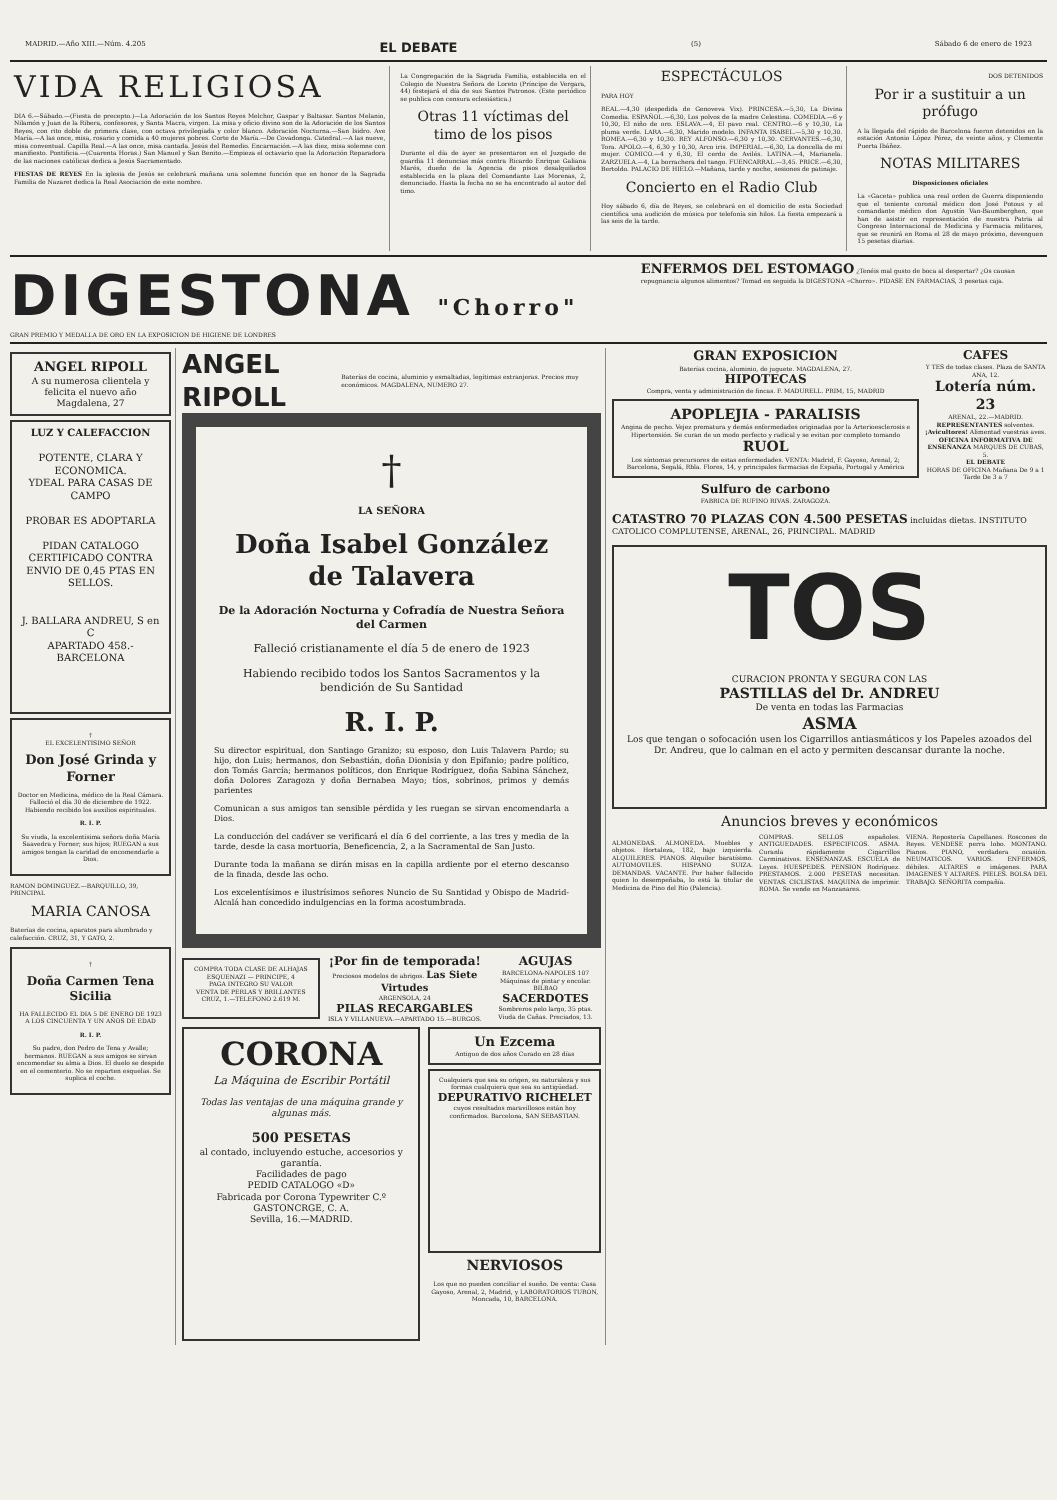MADRID.—Año XIII.—Núm. 4.205 EL DEBATE (5) Sábado 6 de enero de 1923
VIDA RELIGIOSA
DIA 6.—Sábado.—(Fiesta de precepto.)—La Adoración de los Santos Reyes Melchor, Gaspar y Baltasar. Santos Melanio, Nilamón y Juan de la Ribera, confesores, y Santa Macra, virgen. La misa y oficio divino son de la Adoración de los Santos Reyes, con rito doble de primera clase, con octava privilegiada y color blanco. Adoración Nocturna.—San Isidro. Ave María.—A las once, misa, rosario y comida a 40 mujeres pobres. Corte de María.—De Covadonga. Catedral.—A las nueve, misa conventual. Capilla Real.—A las once, misa cantada. Jesús del Remedio. Encarnación.—A las diez, misa solemne con manifiesto. Pontificia.—(Cuarenta Horas.) San Manuel y San Benito.—Empieza el octavario que la Adoración Reparadora de las naciones católicas dedica a Jesús Sacramentado.
FIESTAS DE REYES En la iglesia de Jesús se celebrará mañana una solemne función que en honor de la Sagrada Familia de Nazaret dedica la Real Asociación de este nombre.
La Congregación de la Sagrada Familia, establecida en el Colegio de Nuestra Señora de Loreto (Príncipe de Vergara, 44) festejará el día de sus Santos Patronos. (Este periódico se publica con censura eclesiástica.)
Otras 11 víctimas del timo de los pisos
Durante el día de ayer se presentaron en el Juzgado de guardia 11 denuncias más contra Ricardo Enrique Galiana Marés, dueño de la Agencia de pisos desalquilados establecida en la plaza del Comandante Las Morenas, 2, denunciado. Hasta la fecha no se ha encontrado al autor del timo.
ESPECTÁCULOS
PARA HOY
REAL.—4,30 (despedida de Genoveva Vix). PRINCESA.—5,30, La Divina Comedia. ESPAÑOL.—6,30, Los polvos de la madre Celestina. COMEDIA.—6 y 10,30, El niño de oro. ESLAVA.—4, El pavo real. CENTRO.—6 y 10,30, La pluma verde. LARA.—6,30, Marido modelo. INFANTA ISABEL.—5,30 y 10,30. ROMEA.—6,30 y 10,30. REY ALFONSO.—6,30 y 10,30. CERVANTES.—6,30, Tora. APOLO.—4, 6,30 y 10,30, Arco iris. IMPERIAL.—6,30, La doncella de mi mujer. COMICO.—4 y 6,30, El cerdo de Avilés. LATINA.—4, Marianela. ZARZUELA.—4, La borrachera del tango. FUENCARRAL.—3,45. PRICE.—6,30, Bertoldo. PALACIO DE HIELO.—Mañana, tarde y noche, sesiones de patinaje.
Concierto en el Radio Club
Hoy sábado 6, día de Reyes, se celebrará en el domicilio de esta Sociedad científica una audición de música por telefonía sin hilos. La fiesta empezará a las seis de la tarde.
DOS DETENIDOS
Por ir a sustituir a un prófugo
A la llegada del rápido de Barcelona fueron detenidos en la estación Antonio López Pérez, de veinte años, y Clemente Puerta Ibáñez.
NOTAS MILITARES
Disposiciones oficiales
La «Gaceta» publica una real orden de Guerra disponiendo que el teniente coronal médico don José Potous y el comandante médico don Agustín Van-Baumberghen, que han de asistir en representación de nuestra Patria al Congreso Internacional de Medicina y Farmacia militares, que se reunirá en Roma el 28 de mayo próximo, devenguen 15 pesetas diarias.
DIGESTONA "Chorro"
GRAN PREMIO Y MEDALLA DE ORO EN LA EXPOSICION DE HIGIENE DE LONDRES
ENFERMOS DEL ESTOMAGO ¿Tenéis mal gusto de boca al despertar? ¿Os causan repugnancia algunos alimentos? Tomad en seguida la DIGESTONA «Chorro». PIDASE EN FARMACIAS, 3 pesetas caja.
ANGEL RIPOLL
A su numerosa clientela y felicita el nuevo año
Magdalena, 27
LUZ Y CALEFACCION
POTENTE, CLARA Y ECONOMICA.
YDEAL PARA CASAS DE CAMPO
PROBAR ES ADOPTARLA
PIDAN CATALOGO CERTIFICADO CONTRA ENVIO DE 0,45 PTAS EN SELLOS.
J. BALLARA ANDREU, S en C
APARTADO 458.-BARCELONA
†
EL EXCELENTISIMO SEÑOR
Don José Grinda y Forner
Doctor en Medicina, médico de la Real Cámara. Falleció el día 30 de diciembre de 1922. Habiendo recibido los auxilios espirituales.
R. I. P.
Su viuda, la excelentísima señora doña María Saavedra y Forner; sus hijos; RUEGAN a sus amigos tengan la caridad de encomendarle a Dios.
RAMON DOMINGUEZ.—BARQUILLO, 39, PRINCIPAL
MARIA CANOSA
Baterías de cocina, aparatos para alumbrado y calefacción. CRUZ, 31, Y GATO, 2.
†
Doña Carmen Tena Sicilia
HA FALLECIDO EL DIA 5 DE ENERO DE 1923 A LOS CINCUENTA Y UN AÑOS DE EDAD
R. I. P.
Su padre, don Pedro de Tena y Avalle; hermanos. RUEGAN a sus amigos se sirvan encomendar su alma a Dios. El duelo se despide en el cementerio. No se reparten esquelas. Se suplica el coche.
ANGEL RIPOLL Baterías de cocina, aluminio y esmaltadas, legítimas extranjeras. Precios muy económicos. MAGDALENA, NUMERO 27.
†
LA SEÑORA
Doña Isabel González de Talavera
De la Adoración Nocturna y Cofradía de Nuestra Señora del Carmen
Falleció cristianamente el día 5 de enero de 1923
Habiendo recibido todos los Santos Sacramentos y la bendición de Su Santidad
R. I. P.
Su director espiritual, don Santiago Granizo; su esposo, don Luis Talavera Pardo; su hijo, don Luis; hermanos, don Sebastián, doña Dionisia y don Epifanio; padre político, don Tomás García; hermanos políticos, don Enrique Rodríguez, doña Sabina Sánchez, doña Dolores Zaragoza y doña Bernabea Mayo; tíos, sobrinos, primos y demás parientes
Comunican a sus amigos tan sensible pérdida y les ruegan se sirvan encomendarla a Dios.
La conducción del cadáver se verificará el día 6 del corriente, a las tres y media de la tarde, desde la casa mortuoria, Beneficencia, 2, a la Sacramental de San Justo.
Durante toda la mañana se dirán misas en la capilla ardiente por el eterno descanso de la finada, desde las ocho.
Los excelentísimos e ilustrísimos señores Nuncio de Su Santidad y Obispo de Madrid-Alcalá han concedido indulgencias en la forma acostumbrada.
COMPRA TODA CLASE DE ALHAJAS
ESQUENAZI — PRINCIPE, 4
PAGA INTEGRO SU VALOR
VENTA DE PERLAS Y BRILLANTES
CRUZ, 1.—TELEFONO 2.619 M.
¡Por fin de temporada!
Preciosos modelos de abrigos. Las Siete Virtudes
ARGENSOLA, 24
PILAS RECARGABLES
ISLA Y VILLANUEVA.—APARTADO 15.—BURGOS.
AGUJAS
BARCELONA-NAPOLES 107
Máquinas de pintar y encolar. BILBAO
SACERDOTES
Sombreros pelo largo, 35 ptas. Viuda de Cañas. Preciados, 13.
CORONA
La Máquina de Escribir Portátil
Todas las ventajas de una máquina grande y algunas más.
500 PESETAS
al contado, incluyendo estuche, accesorios y garantía.
Facilidades de pago
PEDID CATALOGO «D»
Fabricada por Corona Typewriter C.º
GASTONCRGE, C. A.
Sevilla, 16.—MADRID.
Un Ezcema
Antiguo de dos años Curado en 28 días
Cualquiera que sea su origen, su naturaleza y sus formas cualquiera que sea su antigüedad. DEPURATIVO RICHELET
cuyos resultados maravillosos están hoy confirmados. Barcelona, SAN SEBASTIAN.
NERVIOSOS
Los que no pueden conciliar el sueño. De venta: Casa Gayoso, Arenal, 2, Madrid, y LABORATORIOS TURON, Moncada, 10, BARCELONA.
GRAN EXPOSICION
Baterías cocina, aluminio, de juguete. MAGDALENA, 27.
HIPOTECAS
Compra, venta y administración de fincas. F. MADURELL. PRIM, 15, MADRID
APOPLEJIA - PARALISIS
Angina de pecho. Vejez prematura y demás enfermedades originadas por la Arterioesclerosis e Hipertensión. Se curan de un modo perfecto y radical y se evitan por completo tomando RUOL
Los síntomas precursores de estas enfermedades. VENTA: Madrid, F. Gayoso, Arenal, 2; Barcelona, Segalá, Rbla. Flores, 14, y principales farmacias de España, Portugal y América
Sulfuro de carbono
FABRICA DE RUFINO RIVAS. ZARAGOZA.
CAFES
Y TES de todas clases. Plaza de SANTA ANA, 12.
Lotería núm. 23
ARENAL, 22.—MADRID.
REPRESENTANTES solventes. ¡Avicultores! Alimentad vuestras aves. OFICINA INFORMATIVA DE ENSEÑANZA MARQUES DE CUBAS, 5.
EL DEBATE
HORAS DE OFICINA Mañana De 9 a 1 Tarde De 3 a 7
CATASTRO 70 PLAZAS CON 4.500 PESETAS incluidas dietas. INSTITUTO CATOLICO COMPLUTENSE, ARENAL, 26, PRINCIPAL. MADRID
TOS
CURACION PRONTA Y SEGURA CON LAS
PASTILLAS del Dr. ANDREU
De venta en todas las Farmacias
ASMA
Los que tengan o sofocación usen los Cigarrillos antiasmáticos y los Papeles azoados del Dr. Andreu, que lo calman en el acto y permiten descansar durante la noche.
Anuncios breves y económicos
ALMONEDAS. ALMONEDA. Muebles y objetos. Hortaleza, 182, bajo izquierda. ALQUILERES. PIANOS. Alquiler baratísimo. AUTOMOVILES. HISPANO SUIZA. DEMANDAS. VACANTE. Por haber fallecido quien lo desempeñaba, lo está la titular de Medicina de Pino del Río (Palencia).
COMPRAS. SELLOS españoles. ANTIGUEDADES. ESPECIFICOS. ASMA. Curanla rápidamente Cigarrillos Carminativos. ENSEÑANZAS. ESCUELA de Leyes. HUESPEDES. PENSION Rodríguez. PRESTAMOS. 2.000 PESETAS necesitan. VENTAS. CICLISTAS. MAQUINA de imprimir. ROMA. Se vende en Manzanares.
VIENA. Repostería Capellanes. Roscones de Reyes. VENDESE perra lobo. MONTANO. Pianos. PIANO, verdadera ocasión. NEUMATICOS. VARIOS. ENFERMOS, débiles. ALTARES e imágenes. PARA IMAGENES Y ALTARES. PIELES. BOLSA DEL TRABAJO. SEÑORITA compañía.